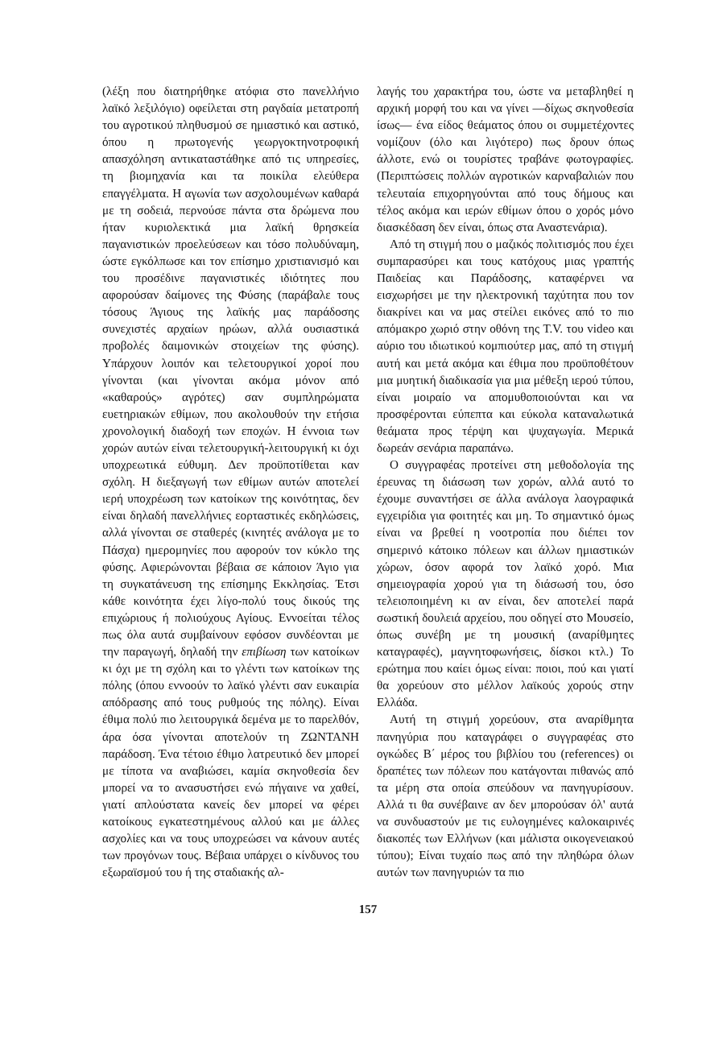(λέξη που διατηρήθηκε ατόφια στο πανελλήνιο λαϊκό λεξιλόγιο) οφείλεται στη ραγδαία μετατροπή του αγροτικού πληθυσμού σε ημιαστικό και αστικό, όπου η πρωτογενής γεωργοκτηνοτροφική απασχόληση αντικαταστάθηκε από τις υπηρεσίες, τη βιομηχανία και τα ποικίλα ελεύθερα επαγγέλματα. Η αγωνία των ασχολουμένων καθαρά με τη σοδειά, περνούσε πάντα στα δρώμενα που ήταν κυριολεκτικά μια λαϊκή θρησκεία παγανιστικών προελεύσεων και τόσο πολυδύναμη, ώστε εγκόλπωσε και τον επίσημο χριστιανισμό και του προσέδινε παγανιστικές ιδιότητες που αφορούσαν δαίμονες της Φύσης (παράβαλε τους τόσους Άγιους της λαϊκής μας παράδοσης συνεχιστές αρχαίων ηρώων, αλλά ουσιαστικά προβολές δαιμονικών στοιχείων της φύσης). Υπάρχουν λοιπόν και τελετουργικοί χοροί που γίνονται (και γίνονται ακόμα μόνον από «καθαρούς» αγρότες) σαν συμπληρώματα ευετηριακών εθίμων, που ακολουθούν την ετήσια χρονολογική διαδοχή των εποχών. Η έννοια των χορών αυτών είναι τελετουργική-λειτουργική κι όχι υποχρεωτικά εύθυμη. Δεν προϋποτίθεται καν σχόλη. Η διεξαγωγή των εθίμων αυτών αποτελεί ιερή υποχρέωση των κατοίκων της κοινότητας, δεν είναι δηλαδή πανελλήνιες εορταστικές εκδηλώσεις, αλλά γίνονται σε σταθερές (κινητές ανάλογα με το Πάσχα) ημερομηνίες που αφορούν τον κύκλο της φύσης. Αφιερώνονται βέβαια σε κάποιον Άγιο για τη συγκατάνευση της επίσημης Εκκλησίας. Έτσι κάθε κοινότητα έχει λίγο-πολύ τους δικούς της επιχώριους ή πολιούχους Αγίους. Εννοείται τέλος πως όλα αυτά συμβαίνουν εφόσον συνδέονται με την παραγωγή, δηλαδή την επιβίωση των κατοίκων κι όχι με τη σχόλη και το γλέντι των κατοίκων της πόλης (όπου εννοούν το λαϊκό γλέντι σαν ευκαιρία απόδρασης από τους ρυθμούς της πόλης). Είναι έθιμα πολύ πιο λειτουργικά δεμένα με το παρελθόν, άρα όσα γίνονται αποτελούν τη ΖΩΝΤΑΝΗ παράδοση. Ένα τέτοιο έθιμο λατρευτικό δεν μπορεί με τίποτα να αναβιώσει, καμία σκηνοθεσία δεν μπορεί να το ανασυστήσει ενώ πήγαινε να χαθεί, γιατί απλούστατα κανείς δεν μπορεί να φέρει κατοίκους εγκατεστημένους αλλού και με άλλες ασχολίες και να τους υποχρεώσει να κάνουν αυτές των προγόνων τους. Βέβαια υπάρχει ο κίνδυνος του εξωραϊσμού του ή της σταδιακής αλ-
λαγής του χαρακτήρα του, ώστε να μεταβληθεί η αρχική μορφή του και να γίνει —δίχως σκηνοθεσία ίσως— ένα είδος θεάματος όπου οι συμμετέχοντες νομίζουν (όλο και λιγότερο) πως δρουν όπως άλλοτε, ενώ οι τουρίστες τραβάνε φωτογραφίες. (Περιπτώσεις πολλών αγροτικών καρναβαλιών που τελευταία επιχορηγούνται από τους δήμους και τέλος ακόμα και ιερών εθίμων όπου ο χορός μόνο διασκέδαση δεν είναι, όπως στα Αναστενάρια).
Από τη στιγμή που ο μαζικός πολιτισμός που έχει συμπαρασύρει και τους κατόχους μιας γραπτής Παιδείας και Παράδοσης, καταφέρνει να εισχωρήσει με την ηλεκτρονική ταχύτητα που τον διακρίνει και να μας στείλει εικόνες από το πιο απόμακρο χωριό στην οθόνη της T.V. του video και αύριο του ιδιωτικού κομπιούτερ μας, από τη στιγμή αυτή και μετά ακόμα και έθιμα που προϋποθέτουν μια μυητική διαδικασία για μια μέθεξη ιερού τύπου, είναι μοιραίο να απομυθοποιούνται και να προσφέρονται εύπεπτα και εύκολα καταναλωτικά θεάματα προς τέρψη και ψυχαγωγία. Μερικά δωρεάν σενάρια παραπάνω.
Ο συγγραφέας προτείνει στη μεθοδολογία της έρευνας τη διάσωση των χορών, αλλά αυτό το έχουμε συναντήσει σε άλλα ανάλογα λαογραφικά εγχειρίδια για φοιτητές και μη. Το σημαντικό όμως είναι να βρεθεί η νοοτροπία που διέπει τον σημερινό κάτοικο πόλεων και άλλων ημιαστικών χώρων, όσον αφορά τον λαϊκό χορό. Μια σημειογραφία χορού για τη διάσωσή του, όσο τελειοποιημένη κι αν είναι, δεν αποτελεί παρά σωστική δουλειά αρχείου, που οδηγεί στο Μουσείο, όπως συνέβη με τη μουσική (αναρίθμητες καταγραφές), μαγνητοφωνήσεις, δίσκοι κτλ.) Το ερώτημα που καίει όμως είναι: ποιοι, πού και γιατί θα χορεύουν στο μέλλον λαϊκούς χορούς στην Ελλάδα.
Αυτή τη στιγμή χορεύουν, στα αναρίθμητα πανηγύρια που καταγράφει ο συγγραφέας στο ογκώδες Β΄ μέρος του βιβλίου του (references) οι δραπέτες των πόλεων που κατάγονται πιθανώς από τα μέρη στα οποία σπεύδουν να πανηγυρίσουν. Αλλά τι θα συνέβαινε αν δεν μπορούσαν όλ' αυτά να συνδυαστούν με τις ευλογημένες καλοκαιρινές διακοπές των Ελλήνων (και μάλιστα οικογενειακού τύπου); Είναι τυχαίο πως από την πληθώρα όλων αυτών των πανηγυριών τα πιο
157